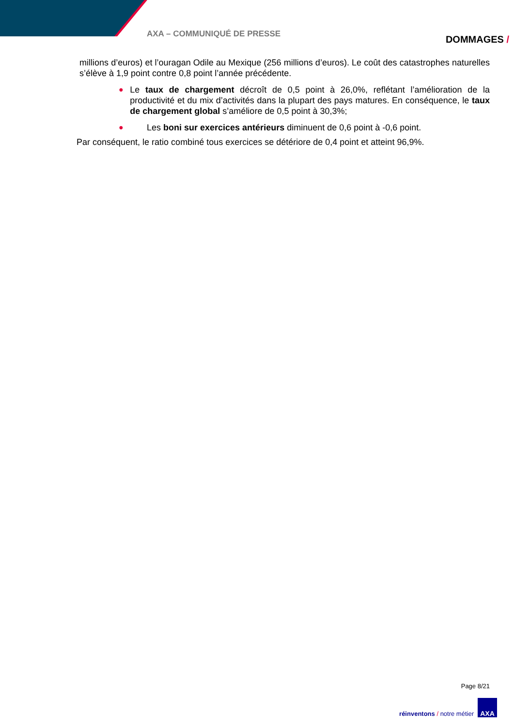AXA – COMMUNIQUÉ DE PRESSE DOMMAGES /
millions d’euros) et l’ouragan Odile au Mexique (256 millions d’euros). Le coût des catastrophes naturelles s’élève à 1,9 point contre 0,8 point l’année précédente.
● Le taux de chargement décroît de 0,5 point à 26,0%, reflétant l’amélioration de la productivité et du mix d’activités dans la plupart des pays matures. En conséquence, le taux de chargement global s’améliore de 0,5 point à 30,3%;
● Les boni sur exercices antérieurs diminuent de 0,6 point à -0,6 point.
Par conséquent, le ratio combiné tous exercices se détériore de 0,4 point et atteint 96,9%.
Page 8/21
réinventons / notre métier
AXA